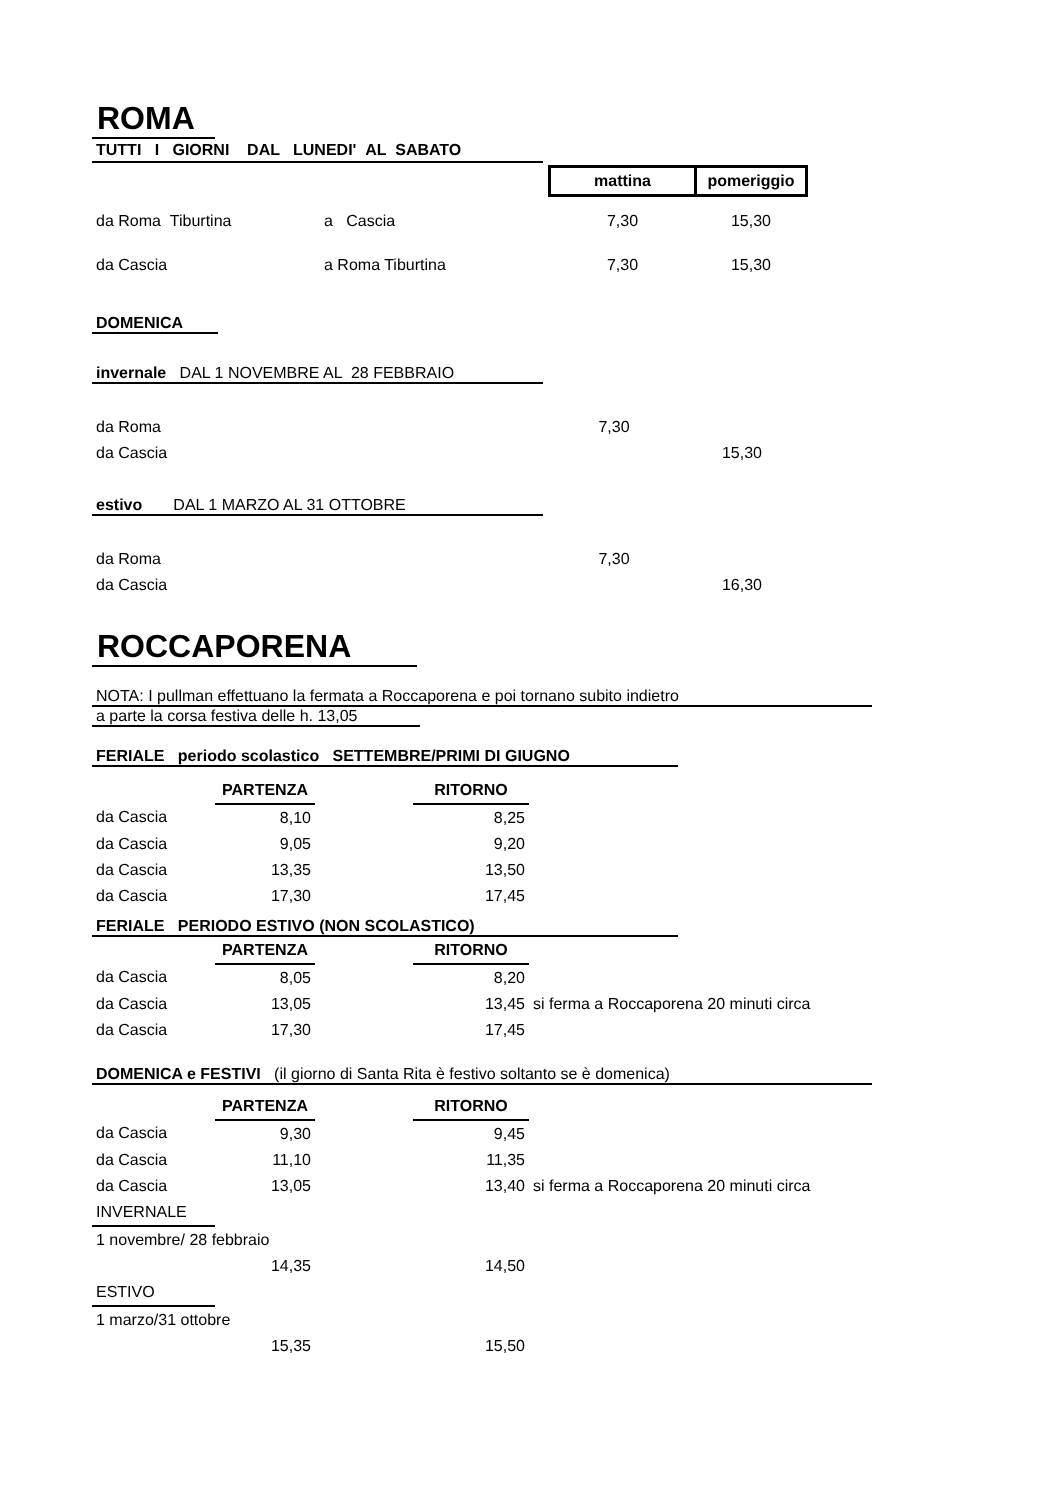ROMA
TUTTI I GIORNI DAL LUNEDI' AL SABATO
| | | mattina | pomeriggio |
| da Roma Tiburtina | a Cascia | 7,30 | 15,30 |
| da Cascia | a Roma Tiburtina | 7,30 | 15,30 |
DOMENICA
invernale DAL 1 NOVEMBRE AL 28 FEBBRAIO
| da Roma | 7,30 | |
| da Cascia | | 15,30 |
estivo DAL 1 MARZO AL 31 OTTOBRE
| da Roma | 7,30 | |
| da Cascia | | 16,30 |
ROCCAPORENA
NOTA: I pullman effettuano la fermata a Roccaporena e poi tornano subito indietro
a parte la corsa festiva delle h. 13,05
FERIALE periodo scolastico SETTEMBRE/PRIMI DI GIUGNO
| | PARTENZA | | RITORNO |
| da Cascia | 8,10 | | 8,25 |
| da Cascia | 9,05 | | 9,20 |
| da Cascia | 13,35 | | 13,50 |
| da Cascia | 17,30 | | 17,45 |
FERIALE PERIODO ESTIVO (NON SCOLASTICO)
| | PARTENZA | | RITORNO | |
| da Cascia | 8,05 | | 8,20 | |
| da Cascia | 13,05 | | 13,45 | si ferma a Roccaporena 20 minuti circa |
| da Cascia | 17,30 | | 17,45 | |
DOMENICA e FESTIVI (il giorno di Santa Rita è festivo soltanto se è domenica)
| | PARTENZA | | RITORNO | |
| da Cascia | 9,30 | | 9,45 | |
| da Cascia | 11,10 | | 11,35 | |
| da Cascia | 13,05 | | 13,40 | si ferma a Roccaporena 20 minuti circa |
| INVERNALE | | | | |
| 1 novembre/ 28 febbraio | | | | |
| | 14,35 | | 14,50 | |
| ESTIVO | | | | |
| 1 marzo/31 ottobre | | | | |
| | 15,35 | | 15,50 | |